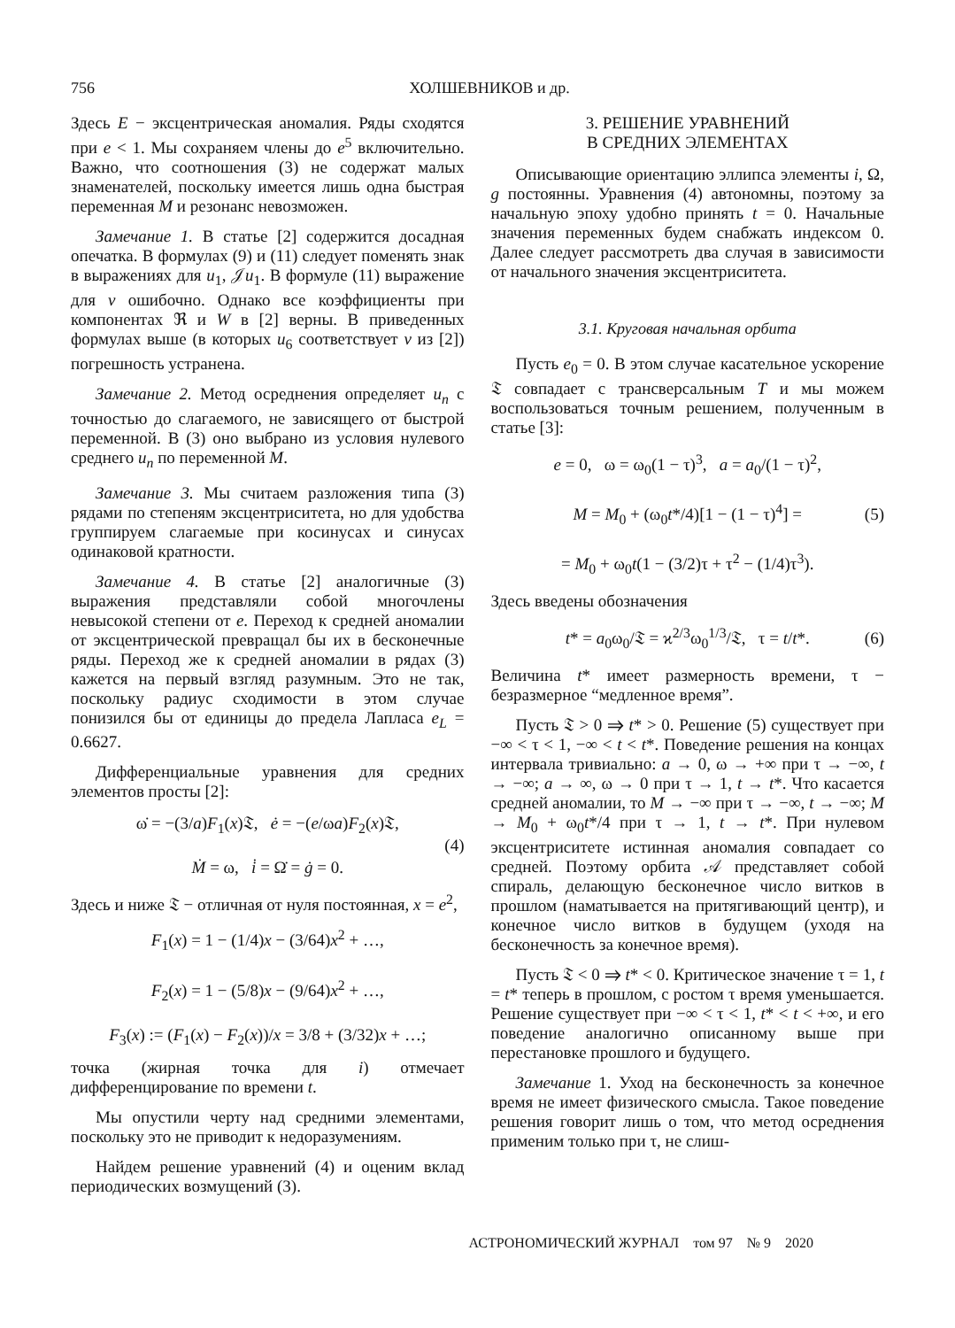756 ХОЛШЕВНИКОВ и др.
Здесь E − эксцентрическая аномалия. Ряды сходятся при e < 1. Мы сохраняем члены до e<sup>5</sup> включительно. Важно, что соотношения (3) не содержат малых знаменателей, поскольку имеется лишь одна быстрая переменная M и резонанс невозможен.
Замечание 1. В статье [2] содержится досадная опечатка. В формулах (9) и (11) следует поменять знак в выражениях для u<sub>1</sub>, 𝒥u<sub>1</sub>. В формуле (11) выражение для v ошибочно. Однако все коэффициенты при компонентах ℜ и W в [2] верны. В приведенных формулах выше (в которых u<sub>6</sub> соответствует v из [2]) погрешность устранена.
Замечание 2. Метод осреднения определяет u<sub>n</sub> с точностью до слагаемого, не зависящего от быстрой переменной. В (3) оно выбрано из условия нулевого среднего u<sub>n</sub> по переменной M.
Замечание 3. Мы считаем разложения типа (3) рядами по степеням эксцентриситета, но для удобства группируем слагаемые при косинусах и синусах одинаковой кратности.
Замечание 4. В статье [2] аналогичные (3) выражения представляли собой многочлены невысокой степени от e. Переход к средней аномалии от эксцентрической превращал бы их в бесконечные ряды. Переход же к средней аномалии в рядах (3) кажется на первый взгляд разумным. Это не так, поскольку радиус сходимости в этом случае понизился бы от единицы до предела Лапласа e<sub>L</sub> = 0.6627.
Дифференциальные уравнения для средних элементов просты [2]:
ω̇ = −(3/a)F<sub>1</sub>(x)𝔗, ė = −(e/ωa)F<sub>2</sub>(x)𝔗,
Ṁ = ω, i̇ = Ω̇ = ġ = 0.
(4)
Здесь и ниже 𝔗 − отличная от нуля постоянная, x = e<sup>2</sup>,
F<sub>1</sub>(x) = 1 − (1/4)x − (3/64)x<sup>2</sup> + …,
F<sub>2</sub>(x) = 1 − (5/8)x − (9/64)x<sup>2</sup> + …,
F<sub>3</sub>(x) := (F<sub>1</sub>(x) − F<sub>2</sub>(x))/x = 3/8 + (3/32)x + …;
точка (жирная точка для i) отмечает дифференцирование по времени t.
Мы опустили черту над средними элементами, поскольку это не приводит к недоразумениям.
Найдем решение уравнений (4) и оценим вклад периодических возмущений (3).
3. РЕШЕНИЕ УРАВНЕНИЙ
В СРЕДНИХ ЭЛЕМЕНТАХ
Описывающие ориентацию эллипса элементы i, Ω, g постоянны. Уравнения (4) автономны, поэтому за начальную эпоху удобно принять t = 0. Начальные значения переменных будем снабжать индексом 0. Далее следует рассмотреть два случая в зависимости от начального значения эксцентриситета.
3.1. Круговая начальная орбита
Пусть e<sub>0</sub> = 0. В этом случае касательное ускорение 𝔗 совпадает с трансверсальным T и мы можем воспользоваться точным решением, полученным в статье [3]:
e = 0, ω = ω<sub>0</sub>(1 − τ)<sup>3</sup>, a = a<sub>0</sub>/(1 − τ)<sup>2</sup>,
M = M<sub>0</sub> + (ω<sub>0</sub>t*/4)[1 − (1 − τ)<sup>4</sup>] =
= M<sub>0</sub> + ω<sub>0</sub>t(1 − (3/2)τ + τ<sup>2</sup> − (1/4)τ<sup>3</sup>).
(5)
Здесь введены обозначения
t* = a<sub>0</sub>ω<sub>0</sub>/𝔗 = ϰ<sup>2/3</sup>ω<sub>0</sub><sup>1/3</sup>/𝔗, τ = t/t*.
(6)
Величина t* имеет размерность времени, τ − безразмерное “медленное время”.
Пусть 𝔗 > 0 ⇒ t* > 0. Решение (5) существует при −∞ < τ < 1, −∞ < t < t*. Поведение решения на концах интервала тривиально: a → 0, ω → +∞ при τ → −∞, t → −∞; a → ∞, ω → 0 при τ → 1, t → t*. Что касается средней аномалии, то M → −∞ при τ → −∞, t → −∞; M → M<sub>0</sub> + ω<sub>0</sub>t*/4 при τ → 1, t → t*. При нулевом эксцентриситете истинная аномалия совпадает со средней. Поэтому орбита 𝒜 представляет собой спираль, делающую бесконечное число витков в прошлом (наматывается на притягивающий центр), и конечное число витков в будущем (уходя на бесконечность за конечное время).
Пусть 𝔗 < 0 ⇒ t* < 0. Критическое значение τ = 1, t = t* теперь в прошлом, с ростом τ время уменьшается. Решение существует при −∞ < τ < 1, t* < t < +∞, и его поведение аналогично описанному выше при перестановке прошлого и будущего.
Замечание 1. Уход на бесконечность за конечное время не имеет физического смысла. Такое поведение решения говорит лишь о том, что метод осреднения применим только при τ, не слиш-
АСТРОНОМИЧЕСКИЙ ЖУРНАЛ том 97 № 9 2020